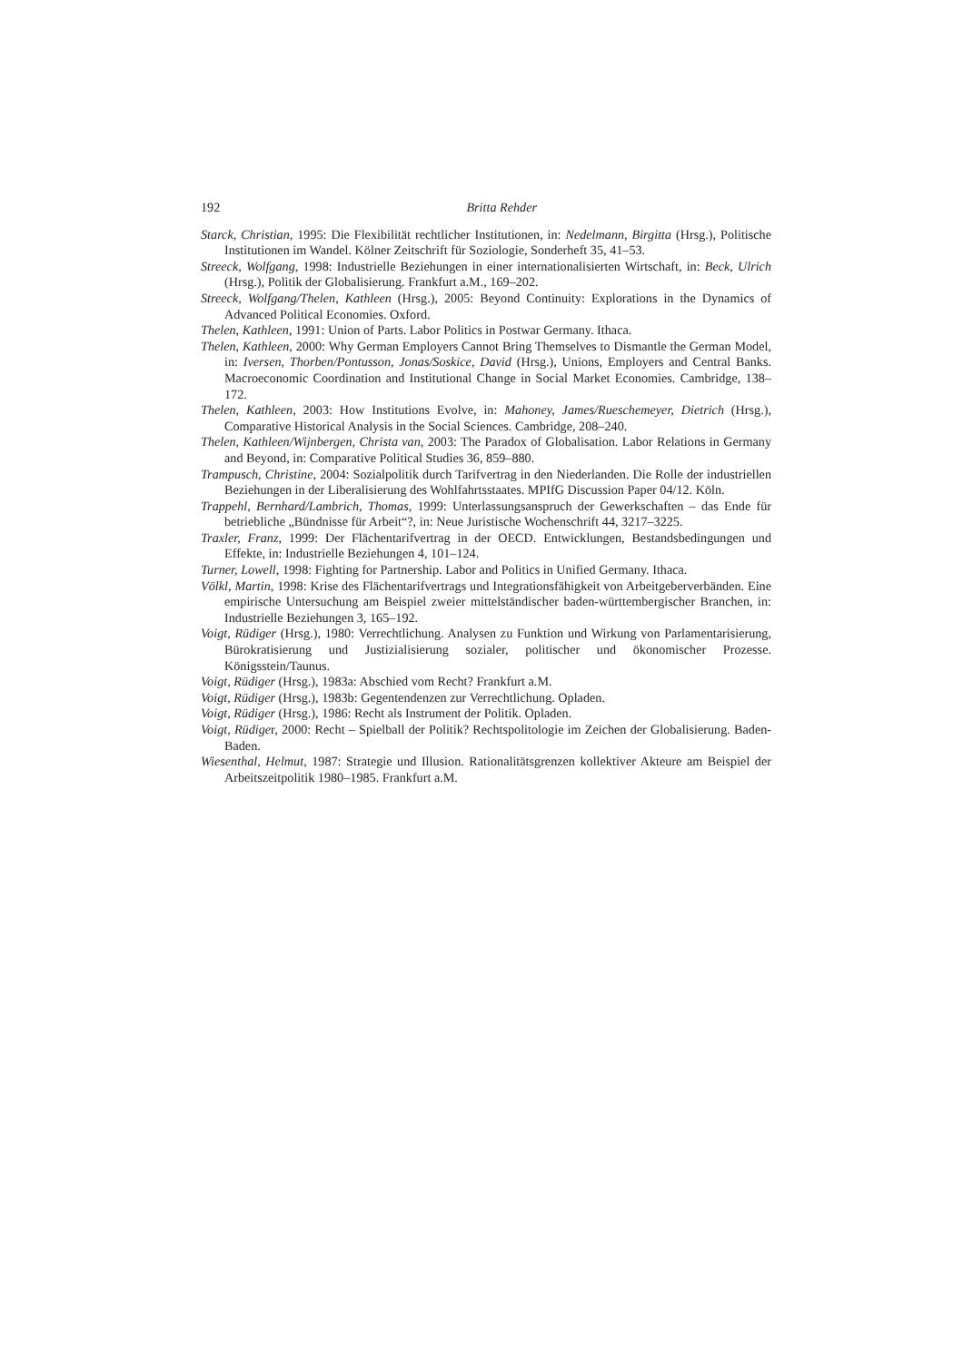192 Britta Rehder
Starck, Christian, 1995: Die Flexibilität rechtlicher Institutionen, in: Nedelmann, Birgitta (Hrsg.), Politische Institutionen im Wandel. Kölner Zeitschrift für Soziologie, Sonderheft 35, 41–53.
Streeck, Wolfgang, 1998: Industrielle Beziehungen in einer internationalisierten Wirtschaft, in: Beck, Ulrich (Hrsg.), Politik der Globalisierung. Frankfurt a.M., 169–202.
Streeck, Wolfgang/Thelen, Kathleen (Hrsg.), 2005: Beyond Continuity: Explorations in the Dynamics of Advanced Political Economies. Oxford.
Thelen, Kathleen, 1991: Union of Parts. Labor Politics in Postwar Germany. Ithaca.
Thelen, Kathleen, 2000: Why German Employers Cannot Bring Themselves to Dismantle the German Model, in: Iversen, Thorben/Pontusson, Jonas/Soskice, David (Hrsg.), Unions, Employers and Central Banks. Macroeconomic Coordination and Institutional Change in Social Market Economies. Cambridge, 138–172.
Thelen, Kathleen, 2003: How Institutions Evolve, in: Mahoney, James/Rueschemeyer, Dietrich (Hrsg.), Comparative Historical Analysis in the Social Sciences. Cambridge, 208–240.
Thelen, Kathleen/Wijnbergen, Christa van, 2003: The Paradox of Globalisation. Labor Relations in Germany and Beyond, in: Comparative Political Studies 36, 859–880.
Trampusch, Christine, 2004: Sozialpolitik durch Tarifvertrag in den Niederlanden. Die Rolle der industriellen Beziehungen in der Liberalisierung des Wohlfahrtsstaates. MPIfG Discussion Paper 04/12. Köln.
Trappehl, Bernhard/Lambrich, Thomas, 1999: Unterlassungsanspruch der Gewerkschaften – das Ende für betriebliche „Bündnisse für Arbeit“?, in: Neue Juristische Wochenschrift 44, 3217–3225.
Traxler, Franz, 1999: Der Flächentarifvertrag in der OECD. Entwicklungen, Bestandsbedingungen und Effekte, in: Industrielle Beziehungen 4, 101–124.
Turner, Lowell, 1998: Fighting for Partnership. Labor and Politics in Unified Germany. Ithaca.
Völkl, Martin, 1998: Krise des Flächentarifvertrags und Integrationsfähigkeit von Arbeitgeberverbänden. Eine empirische Untersuchung am Beispiel zweier mittelständischer baden-württembergischer Branchen, in: Industrielle Beziehungen 3, 165–192.
Voigt, Rüdiger (Hrsg.), 1980: Verrechtlichung. Analysen zu Funktion und Wirkung von Parlamentarisierung, Bürokratisierung und Justizialisierung sozialer, politischer und ökonomischer Prozesse. Königsstein/Taunus.
Voigt, Rüdiger (Hrsg.), 1983a: Abschied vom Recht? Frankfurt a.M.
Voigt, Rüdiger (Hrsg.), 1983b: Gegentendenzen zur Verrechtlichung. Opladen.
Voigt, Rüdiger (Hrsg.), 1986: Recht als Instrument der Politik. Opladen.
Voigt, Rüdiger, 2000: Recht – Spielball der Politik? Rechtspolitologie im Zeichen der Globalisierung. Baden-Baden.
Wiesenthal, Helmut, 1987: Strategie und Illusion. Rationalitätsgrenzen kollektiver Akteure am Beispiel der Arbeitszeitpolitik 1980–1985. Frankfurt a.M.